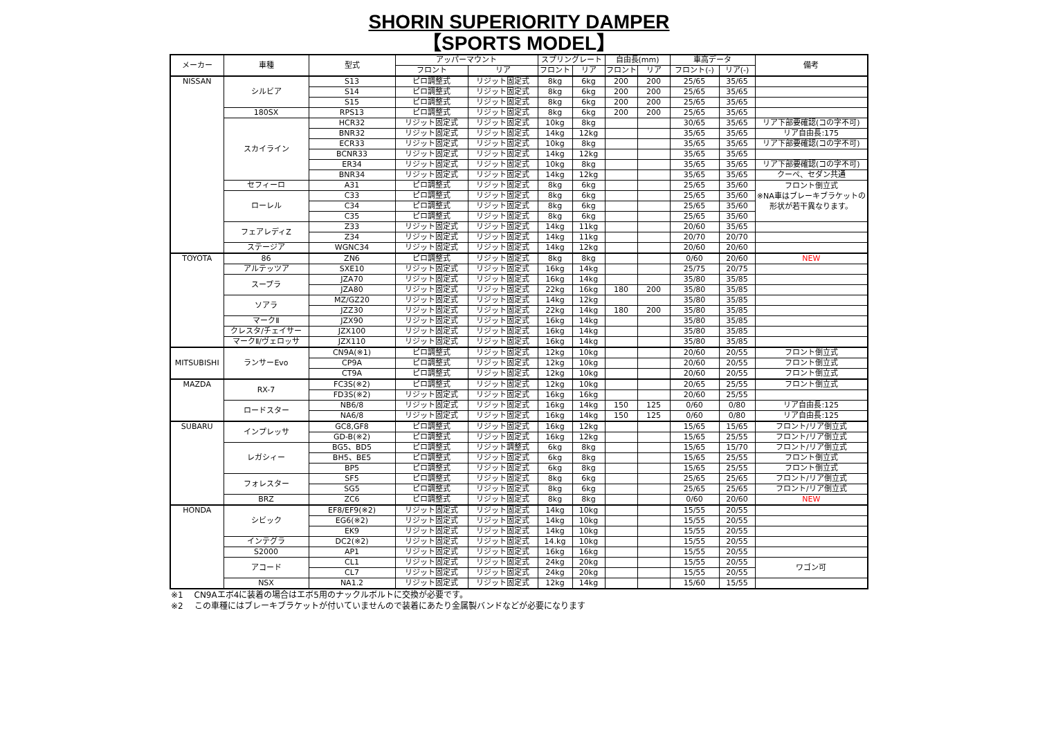SHORIN SUPERIORITY DAMPER
【SPORTS MODEL】
| メーカー | 車種 | 型式 | アッパーマウント | | スプリングレート | | 自由長(mm) | | 車高データ | | 備考 |
| --- | --- | --- | --- | --- | --- | --- | --- | --- | --- | --- | --- |
| | | | フロント | リア | フロント | リア | フロント | リア | フロント(-) | リア(-) | |
| NISSAN | シルビア | S13 | ピロ調整式 | リジット固定式 | 8kg | 6kg | 200 | 200 | 25/65 | 35/65 | |
| | | S14 | ピロ調整式 | リジット固定式 | 8kg | 6kg | 200 | 200 | 25/65 | 35/65 | |
| | | S15 | ピロ調整式 | リジット固定式 | 8kg | 6kg | 200 | 200 | 25/65 | 35/65 | |
| | 180SX | RPS13 | ピロ調整式 | リジット固定式 | 8kg | 6kg | 200 | 200 | 25/65 | 35/65 | |
| | スカイライン | HCR32 | リジット固定式 | リジット固定式 | 10kg | 8kg | | | 30/65 | 35/65 | リア下部要確認(コの字不可) |
| | | BNR32 | リジット固定式 | リジット固定式 | 14kg | 12kg | | | 35/65 | 35/65 | リア自由長:175 |
| | | ECR33 | リジット固定式 | リジット固定式 | 10kg | 8kg | | | 35/65 | 35/65 | リア下部要確認(コの字不可) |
| | | BCNR33 | リジット固定式 | リジット固定式 | 14kg | 12kg | | | 35/65 | 35/65 | |
| | | ER34 | リジット固定式 | リジット固定式 | 10kg | 8kg | | | 35/65 | 35/65 | リア下部要確認(コの字不可) |
| | | BNR34 | リジット固定式 | リジット固定式 | 14kg | 12kg | | | 35/65 | 35/65 | クーペ、セダン共通 |
| | セフィーロ | A31 | ピロ調整式 | リジット固定式 | 8kg | 6kg | | | 25/65 | 35/60 | フロント倒立式 ※NA車はブレーキブラケットの形状が若干異なります。 |
| | ローレル | C33 | ピロ調整式 | リジット固定式 | 8kg | 6kg | | | 25/65 | 35/60 | |
| | | C34 | ピロ調整式 | リジット固定式 | 8kg | 6kg | | | 25/65 | 35/60 | |
| | | C35 | ピロ調整式 | リジット固定式 | 8kg | 6kg | | | 25/65 | 35/60 | |
| | フェアレディZ | Z33 | リジット固定式 | リジット固定式 | 14kg | 11kg | | | 20/60 | 35/65 | |
| | | Z34 | リジット固定式 | リジット固定式 | 14kg | 11kg | | | 20/70 | 20/70 | |
| | ステージア | WGNC34 | リジット固定式 | リジット固定式 | 14kg | 12kg | | | 20/60 | 20/60 | |
| TOYOTA | 86 | ZN6 | ピロ調整式 | リジット固定式 | 8kg | 8kg | | | 0/60 | 20/60 | NEW |
| | アルテッツア | SXE10 | リジット固定式 | リジット固定式 | 16kg | 14kg | | | 25/75 | 20/75 | |
| | スープラ | JZA70 | リジット固定式 | リジット固定式 | 16kg | 14kg | | | 35/80 | 35/85 | |
| | | JZA80 | リジット固定式 | リジット固定式 | 22kg | 16kg | 180 | 200 | 35/80 | 35/85 | |
| | ソアラ | MZ/GZ20 | リジット固定式 | リジット固定式 | 14kg | 12kg | | | 35/80 | 35/85 | |
| | | JZZ30 | リジット固定式 | リジット固定式 | 22kg | 14kg | 180 | 200 | 35/80 | 35/85 | |
| | マークⅡ | JZX90 | リジット固定式 | リジット固定式 | 16kg | 14kg | | | 35/80 | 35/85 | |
| | クレスタ/チェイサー | JZX100 | リジット固定式 | リジット固定式 | 16kg | 14kg | | | 35/80 | 35/85 | |
| | マークⅡ/ヴェロッサ | JZX110 | リジット固定式 | リジット固定式 | 16kg | 14kg | | | 35/80 | 35/85 | |
| MITSUBISHI | ランサーEvo | CN9A(※1) | ピロ調整式 | リジット固定式 | 12kg | 10kg | | | 20/60 | 20/55 | フロント倒立式 |
| | | CP9A | ピロ調整式 | リジット固定式 | 12kg | 10kg | | | 20/60 | 20/55 | フロント倒立式 |
| | | CT9A | ピロ調整式 | リジット固定式 | 12kg | 10kg | | | 20/60 | 20/55 | フロント倒立式 |
| MAZDA | RX-7 | FC3S(※2) | ピロ調整式 | リジット固定式 | 12kg | 10kg | | | 20/65 | 25/55 | フロント倒立式 |
| | | FD3S(※2) | リジット固定式 | リジット固定式 | 16kg | 16kg | | | 20/60 | 25/55 | |
| | ロードスター | NB6/8 | リジット固定式 | リジット固定式 | 16kg | 14kg | 150 | 125 | 0/60 | 0/80 | リア自由長:125 |
| | | NA6/8 | リジット固定式 | リジット固定式 | 16kg | 14kg | 150 | 125 | 0/60 | 0/80 | リア自由長:125 |
| SUBARU | インプレッサ | GC8,GF8 | ピロ調整式 | リジット固定式 | 16kg | 12kg | | | 15/65 | 15/65 | フロント/リア倒立式 |
| | | GD-B(※2) | ピロ調整式 | リジット固定式 | 16kg | 12kg | | | 15/65 | 25/55 | フロント/リア倒立式 |
| | レガシィー | BG5、BD5 | ピロ調整式 | リジット調整式 | 6kg | 8kg | | | 15/65 | 15/70 | フロント/リア倒立式 |
| | | BH5、BE5 | ピロ調整式 | リジット固定式 | 6kg | 8kg | | | 15/65 | 25/55 | フロント倒立式 |
| | | BP5 | ピロ調整式 | リジット固定式 | 6kg | 8kg | | | 15/65 | 25/55 | フロント倒立式 |
| | フォレスター | SF5 | ピロ調整式 | リジット固定式 | 8kg | 6kg | | | 25/65 | 25/65 | フロント/リア倒立式 |
| | | SG5 | ピロ調整式 | リジット固定式 | 8kg | 6kg | | | 25/65 | 25/65 | フロント/リア倒立式 |
| | BRZ | ZC6 | ピロ調整式 | リジット固定式 | 8kg | 8kg | | | 0/60 | 20/60 | NEW |
| HONDA | シビック | EF8/EF9(※2) | リジット固定式 | リジット固定式 | 14kg | 10kg | | | 15/55 | 20/55 | |
| | | EG6(※2) | リジット固定式 | リジット固定式 | 14kg | 10kg | | | 15/55 | 20/55 | |
| | | EK9 | リジット固定式 | リジット固定式 | 14kg | 10kg | | | 15/55 | 20/55 | |
| | インテグラ | DC2(※2) | リジット固定式 | リジット固定式 | 14.kg | 10kg | | | 15/55 | 20/55 | |
| | S2000 | AP1 | リジット固定式 | リジット固定式 | 16kg | 16kg | | | 15/55 | 20/55 | |
| | アコード | CL1 | リジット固定式 | リジット固定式 | 24kg | 20kg | | | 15/55 | 20/55 | ワゴン可 |
| | | CL7 | リジット固定式 | リジット固定式 | 24kg | 20kg | | | 15/55 | 20/55 | |
| | NSX | NA1.2 | リジット固定式 | リジット固定式 | 12kg | 14kg | | | 15/60 | 15/55 | |
※1　 CN9Aエボ4に装着の場合はエボ5用のナックルボルトに交換が必要です。
※2　 この車種にはブレーキブラケットが付いていませんので装着にあたり金属製バンドなどが必要になります